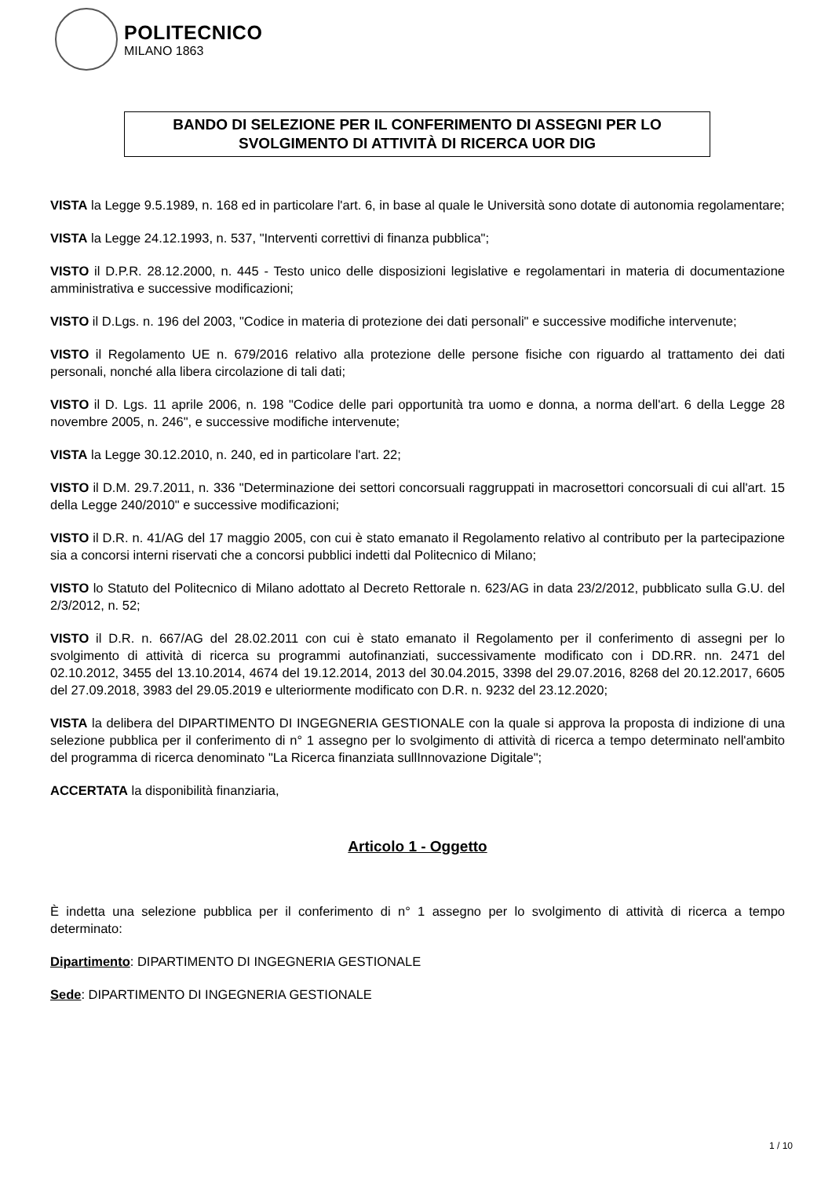POLITECNICO
MILANO 1863
BANDO DI SELEZIONE PER IL CONFERIMENTO DI ASSEGNI PER LO
SVOLGIMENTO DI ATTIVITÀ DI RICERCA UOR DIG
VISTA la Legge 9.5.1989, n. 168 ed in particolare l'art. 6, in base al quale le Università sono dotate di autonomia regolamentare;
VISTA la Legge 24.12.1993, n. 537, "Interventi correttivi di finanza pubblica";
VISTO il D.P.R. 28.12.2000, n. 445 - Testo unico delle disposizioni legislative e regolamentari in materia di documentazione amministrativa e successive modificazioni;
VISTO il D.Lgs. n. 196 del 2003, "Codice in materia di protezione dei dati personali" e successive modifiche intervenute;
VISTO il Regolamento UE n. 679/2016 relativo alla protezione delle persone fisiche con riguardo al trattamento dei dati personali, nonché alla libera circolazione di tali dati;
VISTO il D. Lgs. 11 aprile 2006, n. 198 "Codice delle pari opportunità tra uomo e donna, a norma dell'art. 6 della Legge 28 novembre 2005, n. 246", e successive modifiche intervenute;
VISTA la Legge 30.12.2010, n. 240, ed in particolare l'art. 22;
VISTO il D.M. 29.7.2011, n. 336 "Determinazione dei settori concorsuali raggruppati in macrosettori concorsuali di cui all'art. 15 della Legge 240/2010" e successive modificazioni;
VISTO il D.R. n. 41/AG del 17 maggio 2005, con cui è stato emanato il Regolamento relativo al contributo per la partecipazione sia a concorsi interni riservati che a concorsi pubblici indetti dal Politecnico di Milano;
VISTO lo Statuto del Politecnico di Milano adottato al Decreto Rettorale n. 623/AG in data 23/2/2012, pubblicato sulla G.U. del 2/3/2012, n. 52;
VISTO il D.R. n. 667/AG del 28.02.2011 con cui è stato emanato il Regolamento per il conferimento di assegni per lo svolgimento di attività di ricerca su programmi autofinanziati, successivamente modificato con i DD.RR. nn. 2471 del 02.10.2012, 3455 del 13.10.2014, 4674 del 19.12.2014, 2013 del 30.04.2015, 3398 del 29.07.2016, 8268 del 20.12.2017, 6605 del 27.09.2018, 3983 del 29.05.2019 e ulteriormente modificato con D.R. n. 9232 del 23.12.2020;
VISTA la delibera del DIPARTIMENTO DI INGEGNERIA GESTIONALE con la quale si approva la proposta di indizione di una selezione pubblica per il conferimento di n° 1 assegno per lo svolgimento di attività di ricerca a tempo determinato nell'ambito del programma di ricerca denominato "La Ricerca finanziata sullInnovazione Digitale";
ACCERTATA la disponibilità finanziaria,
Articolo 1 - Oggetto
È indetta una selezione pubblica per il conferimento di n° 1 assegno per lo svolgimento di attività di ricerca a tempo determinato:
Dipartimento: DIPARTIMENTO DI INGEGNERIA GESTIONALE
Sede: DIPARTIMENTO DI INGEGNERIA GESTIONALE
1 / 10